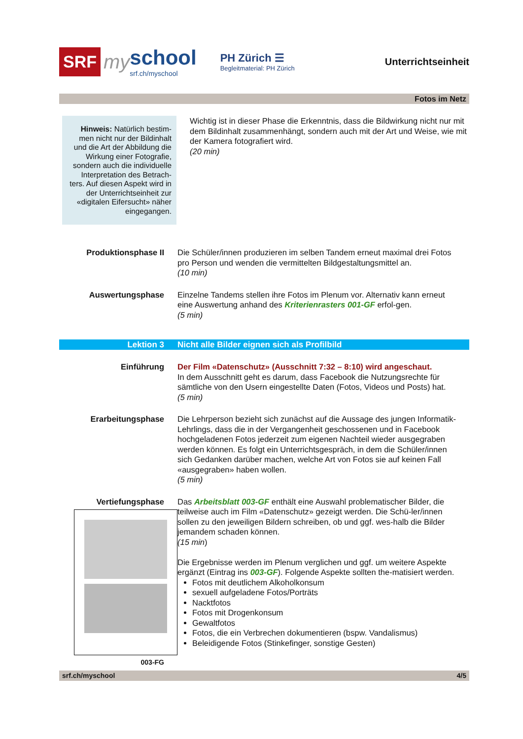SRF my
school
srf.ch/myschool
PH Zürich ☰
Begleitmaterial: PH Zürich
Unterrichtseinheit
Fotos im Netz
Hinweis: Natürlich bestim-men nicht nur der Bildinhalt und die Art der Abbildung die Wirkung einer Fotografie, sondern auch die individuelle Interpretation des Betrach-ters. Auf diesen Aspekt wird in der Unterrichtseinheit zur «digitalen Eifersucht» näher eingegangen.
Wichtig ist in dieser Phase die Erkenntnis, dass die Bildwirkung nicht nur mit dem Bildinhalt zusammenhängt, sondern auch mit der Art und Weise, wie mit der Kamera fotografiert wird.
(20 min)
Produktionsphase II Die Schüler/innen produzieren im selben Tandem erneut maximal drei Fotos pro Person und wenden die vermittelten Bildgestaltungsmittel an.
(10 min)
Auswertungsphase Einzelne Tandems stellen ihre Fotos im Plenum vor. Alternativ kann erneut eine Auswertung anhand des Kriterienrasters 001-GF erfol-gen.
(5 min)
Lektion 3 Nicht alle Bilder eignen sich als Profilbild
Einführung Der Film «Datenschutz» (Ausschnitt 7:32 – 8:10) wird angeschaut.
In dem Ausschnitt geht es darum, dass Facebook die Nutzungsrechte für sämtliche von den Usern eingestellte Daten (Fotos, Videos und Posts) hat.
(5 min)
Erarbeitungsphase Die Lehrperson bezieht sich zunächst auf die Aussage des jungen Informatik-Lehrlings, dass die in der Vergangenheit geschossenen und in Facebook hochgeladenen Fotos jederzeit zum eigenen Nachteil wieder ausgegraben werden können. Es folgt ein Unterrichtsgespräch, in dem die Schüler/innen sich Gedanken darüber machen, welche Art von Fotos sie auf keinen Fall «ausgegraben» haben wollen.
(5 min)
Vertiefungsphase
003-FG
Das Arbeitsblatt 003-GF enthält eine Auswahl problematischer Bilder, die teilweise auch im Film «Datenschutz» gezeigt werden. Die Schü-ler/innen sollen zu den jeweiligen Bildern schreiben, ob und ggf. wes-halb die Bilder jemandem schaden können.
(15 min)
Die Ergebnisse werden im Plenum verglichen und ggf. um weitere Aspekte ergänzt (Eintrag ins 003-GF). Folgende Aspekte sollten the-matisiert werden.
Fotos mit deutlichem Alkoholkonsum
sexuell aufgeladene Fotos/Porträts
Nacktfotos
Fotos mit Drogenkonsum
Gewaltfotos
Fotos, die ein Verbrechen dokumentieren (bspw. Vandalismus)
Beleidigende Fotos (Stinkefinger, sonstige Gesten)
srf.ch/myschool 4/5